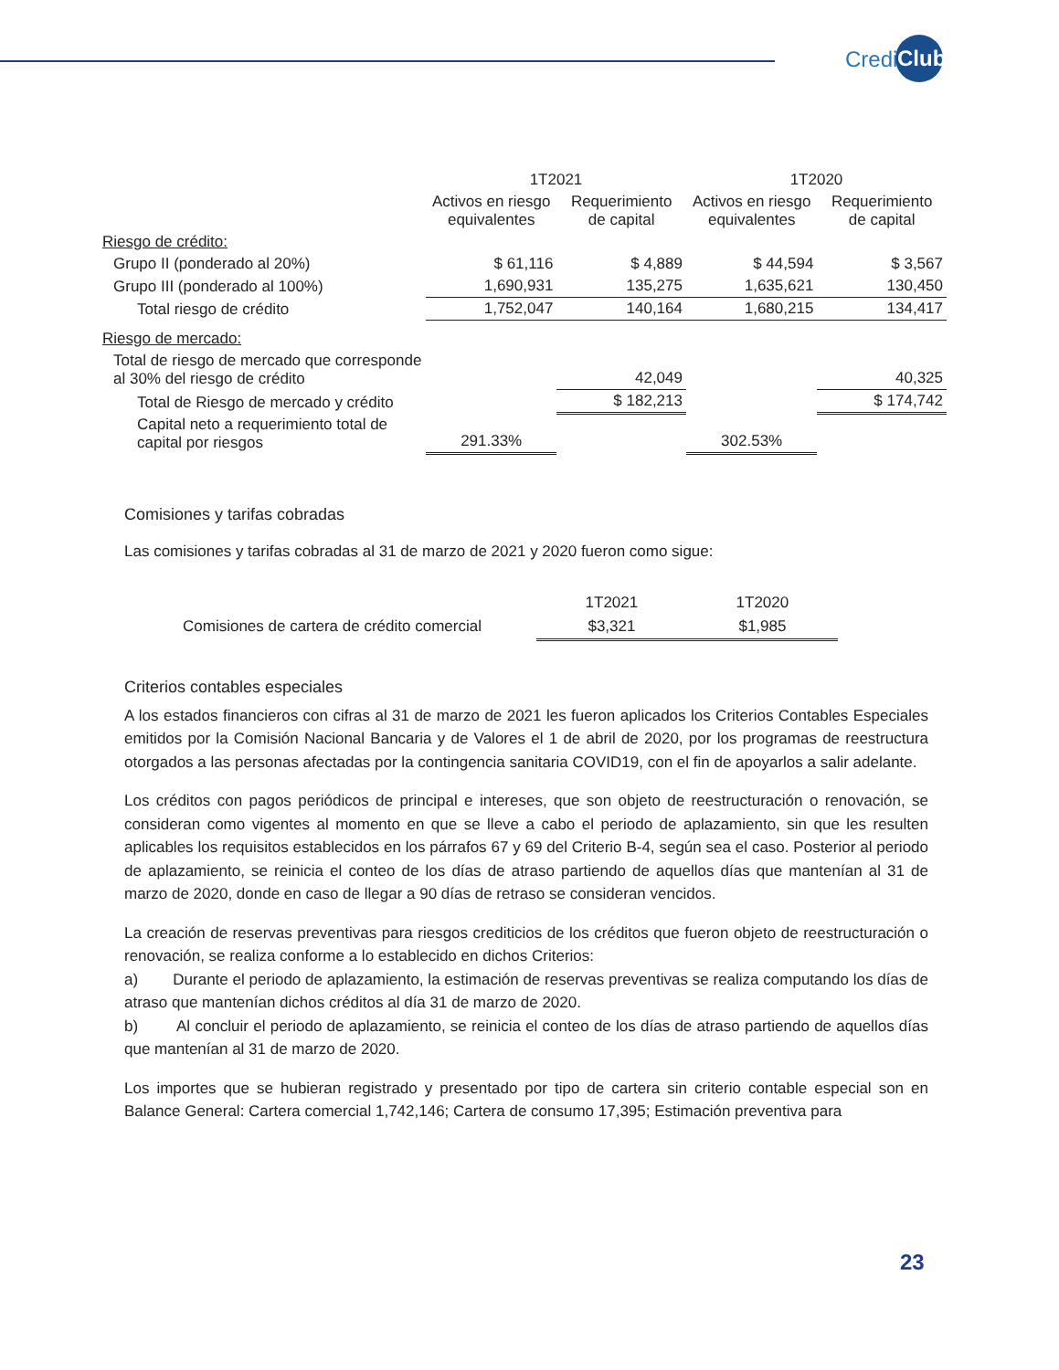Credi Club
| | 1T2021 | | 1T2020 | |
| --- | --- | --- | --- | --- |
| | Activos en riesgo equivalentes | Requerimiento de capital | Activos en riesgo equivalentes | Requerimiento de capital |
| Riesgo de crédito: | | | | |
| Grupo II (ponderado al 20%) | $ 61,116 | $ 4,889 | $ 44,594 | $ 3,567 |
| Grupo III (ponderado al 100%) | 1,690,931 | 135,275 | 1,635,621 | 130,450 |
| Total riesgo de crédito | 1,752,047 | 140,164 | 1,680,215 | 134,417 |
| Riesgo de mercado: | | | | |
| Total de riesgo de mercado que corresponde al 30% del riesgo de crédito | | 42,049 | | 40,325 |
| Total de Riesgo de mercado y crédito | | $ 182,213 | | $ 174,742 |
| Capital neto a requerimiento total de capital por riesgos | 291.33% | | 302.53% | |
Comisiones y tarifas cobradas
Las comisiones y tarifas cobradas al 31 de marzo de 2021 y 2020 fueron como sigue:
| | 1T2021 | 1T2020 |
| --- | --- | --- |
| Comisiones de cartera de crédito comercial | $3,321 | $1,985 |
Criterios contables especiales
A los estados financieros con cifras al 31 de marzo de 2021 les fueron aplicados los Criterios Contables Especiales emitidos por la Comisión Nacional Bancaria y de Valores el 1 de abril de 2020, por los programas de reestructura otorgados a las personas afectadas por la contingencia sanitaria COVID19, con el fin de apoyarlos a salir adelante.
Los créditos con pagos periódicos de principal e intereses, que son objeto de reestructuración o renovación, se consideran como vigentes al momento en que se lleve a cabo el periodo de aplazamiento, sin que les resulten aplicables los requisitos establecidos en los párrafos 67 y 69 del Criterio B-4, según sea el caso. Posterior al periodo de aplazamiento, se reinicia el conteo de los días de atraso partiendo de aquellos días que mantenían al 31 de marzo de 2020, donde en caso de llegar a 90 días de retraso se consideran vencidos.
La creación de reservas preventivas para riesgos crediticios de los créditos que fueron objeto de reestructuración o renovación, se realiza conforme a lo establecido en dichos Criterios:
a) Durante el periodo de aplazamiento, la estimación de reservas preventivas se realiza computando los días de atraso que mantenían dichos créditos al día 31 de marzo de 2020.
b) Al concluir el periodo de aplazamiento, se reinicia el conteo de los días de atraso partiendo de aquellos días que mantenían al 31 de marzo de 2020.
Los importes que se hubieran registrado y presentado por tipo de cartera sin criterio contable especial son en Balance General: Cartera comercial 1,742,146; Cartera de consumo 17,395; Estimación preventiva para
23